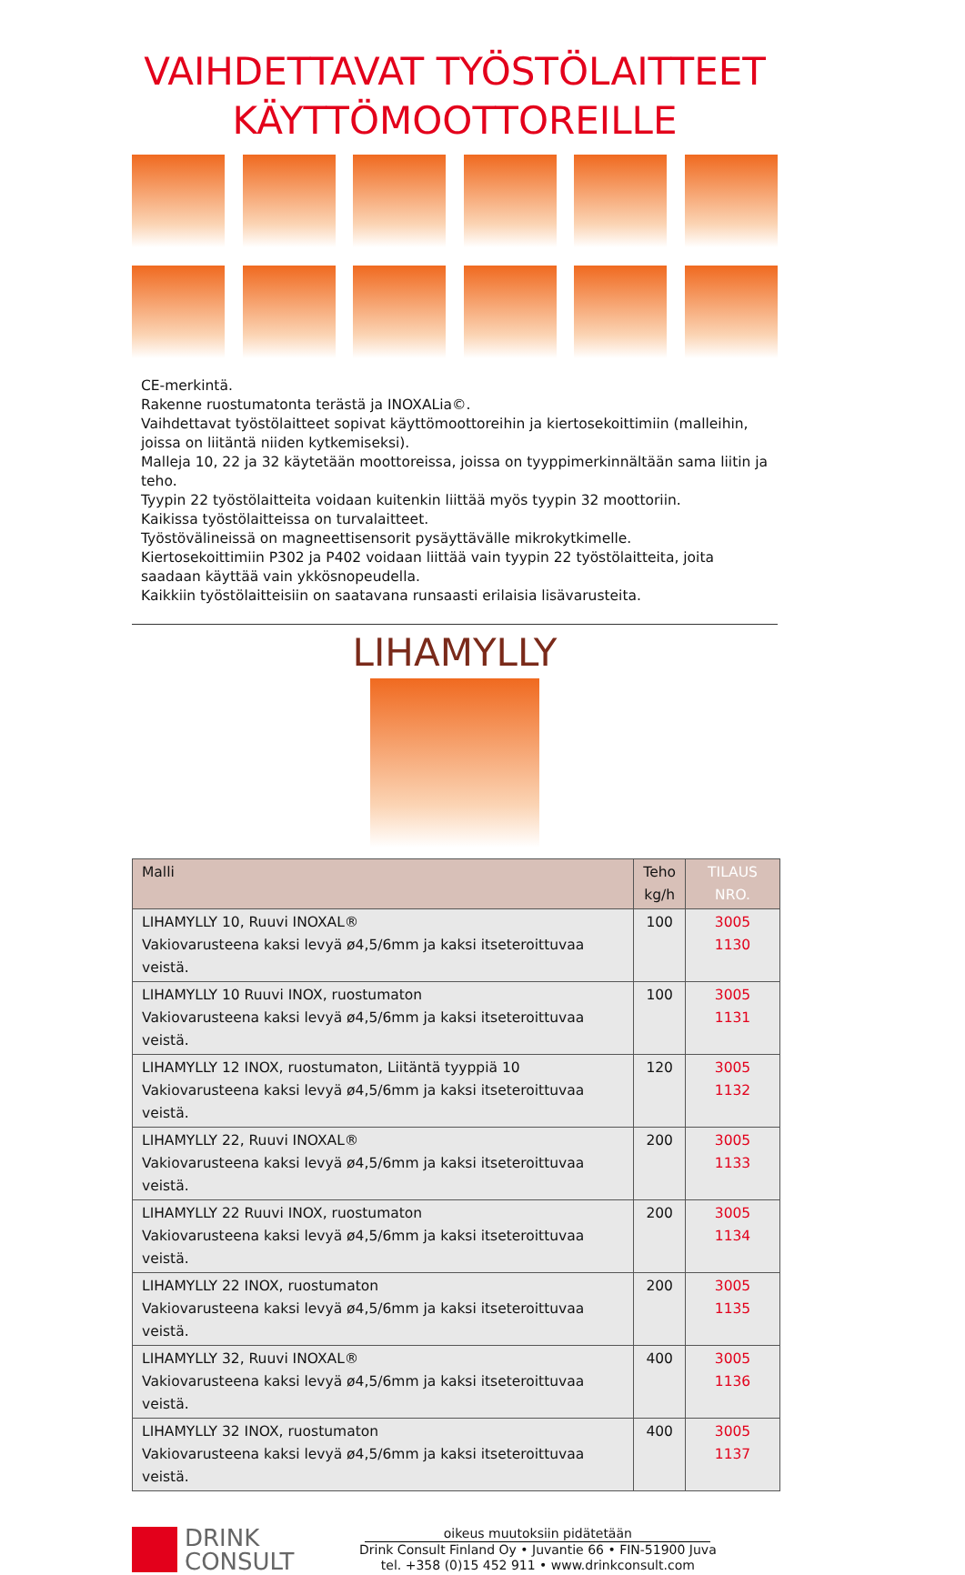VAIHDETTAVAT TYÖSTÖLAITTEET
KÄYTTÖMOOTTOREILLE
CE-merkintä.
Rakenne ruostumatonta terästä ja INOXALia©.
Vaihdettavat työstölaitteet sopivat käyttömoottoreihin ja kiertosekoittimiin (malleihin, joissa on liitäntä niiden kytkemiseksi).
Malleja 10, 22 ja 32 käytetään moottoreissa, joissa on tyyppimerkinnältään sama liitin ja teho.
Tyypin 22 työstölaitteita voidaan kuitenkin liittää myös tyypin 32 moottoriin.
Kaikissa työstölaitteissa on turvalaitteet.
Työstövälineissä on magneettisensorit pysäyttävälle mikrokytkimelle.
Kiertosekoittimiin P302 ja P402 voidaan liittää vain tyypin 22 työstölaitteita, joita saadaan käyttää vain ykkösnopeudella.
Kaikkiin työstölaitteisiin on saatavana runsaasti erilaisia lisävarusteita.
LIHAMYLLY
| Malli | Teho kg/h | TILAUS NRO. |
| --- | --- | --- |
| LIHAMYLLY 10, Ruuvi INOXAL® Vakiovarusteena kaksi levyä ø4,5/6mm ja kaksi itseteroittuvaa veistä. | 100 | 3005 1130 |
| LIHAMYLLY 10 Ruuvi INOX, ruostumaton Vakiovarusteena kaksi levyä ø4,5/6mm ja kaksi itseteroittuvaa veistä. | 100 | 3005 1131 |
| LIHAMYLLY 12 INOX, ruostumaton, Liitäntä tyyppiä 10 Vakiovarusteena kaksi levyä ø4,5/6mm ja kaksi itseteroittuvaa veistä. | 120 | 3005 1132 |
| LIHAMYLLY 22, Ruuvi INOXAL® Vakiovarusteena kaksi levyä ø4,5/6mm ja kaksi itseteroittuvaa veistä. | 200 | 3005 1133 |
| LIHAMYLLY 22 Ruuvi INOX, ruostumaton Vakiovarusteena kaksi levyä ø4,5/6mm ja kaksi itseteroittuvaa veistä. | 200 | 3005 1134 |
| LIHAMYLLY 22 INOX, ruostumaton Vakiovarusteena kaksi levyä ø4,5/6mm ja kaksi itseteroittuvaa veistä. | 200 | 3005 1135 |
| LIHAMYLLY 32, Ruuvi INOXAL® Vakiovarusteena kaksi levyä ø4,5/6mm ja kaksi itseteroittuvaa veistä. | 400 | 3005 1136 |
| LIHAMYLLY 32 INOX, ruostumaton Vakiovarusteena kaksi levyä ø4,5/6mm ja kaksi itseteroittuvaa veistä. | 400 | 3005 1137 |
DRINK
CONSULT
oikeus muutoksiin pidätetään
Drink Consult Finland Oy • Juvantie 66 • FIN-51900 Juva
tel. +358 (0)15 452 911 • www.drinkconsult.com